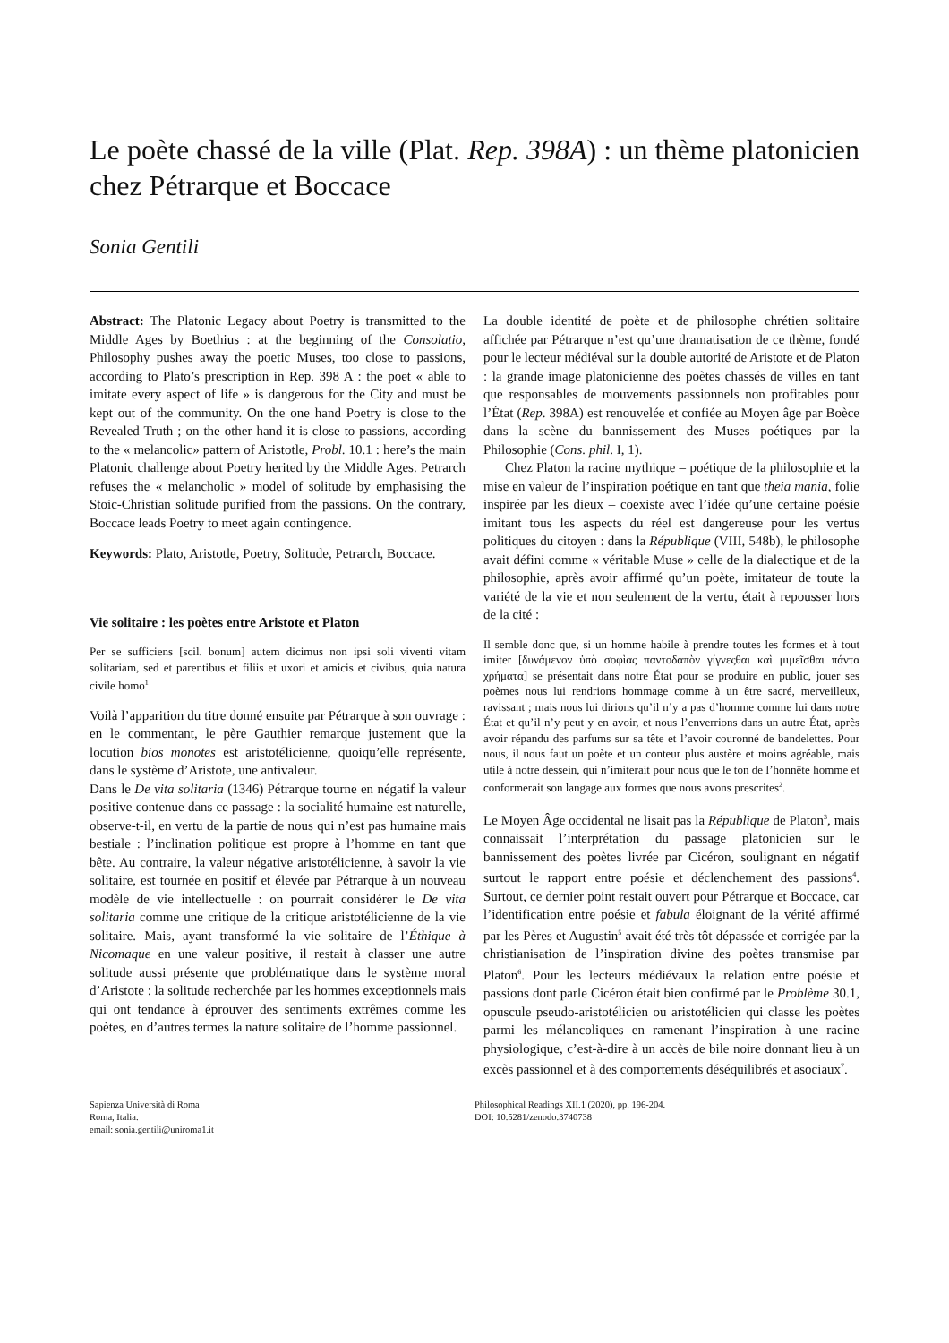Le poète chassé de la ville (Plat. Rep. 398A) : un thème platonicien chez Pétrarque et Boccace
Sonia Gentili
Abstract: The Platonic Legacy about Poetry is transmitted to the Middle Ages by Boethius : at the beginning of the Consolatio, Philosophy pushes away the poetic Muses, too close to passions, according to Plato’s prescription in Rep. 398 A : the poet « able to imitate every aspect of life » is dangerous for the City and must be kept out of the community. On the one hand Poetry is close to the Revealed Truth ; on the other hand it is close to passions, according to the « melancolic» pattern of Aristotle, Probl. 10.1 : here’s the main Platonic challenge about Poetry herited by the Middle Ages. Petrarch refuses the « melancholic » model of solitude by emphasising the Stoic-Christian solitude purified from the passions. On the contrary, Boccace leads Poetry to meet again contingence.
Keywords: Plato, Aristotle, Poetry, Solitude, Petrarch, Boccace.
Vie solitaire : les poètes entre Aristote et Platon
Per se sufficiens [scil. bonum] autem dicimus non ipsi soli viventi vitam solitariam, sed et parentibus et filiis et uxori et amicis et civibus, quia natura civile homo<sup>1</sup>.
Voilà l’apparition du titre donné ensuite par Pétrarque à son ouvrage : en le commentant, le père Gauthier remarque justement que la locution bios monotes est aristotélicienne, quoiqu’elle représente, dans le système d’Aristote, une antivaleur.
Dans le De vita solitaria (1346) Pétrarque tourne en négatif la valeur positive contenue dans ce passage : la socialité humaine est naturelle, observe-t-il, en vertu de la partie de nous qui n’est pas humaine mais bestiale : l’inclination politique est propre à l’homme en tant que bête. Au contraire, la valeur négative aristotélicienne, à savoir la vie solitaire, est tournée en positif et élevée par Pétrarque à un nouveau modèle de vie intellectuelle : on pourrait considérer le De vita solitaria comme une critique de la critique aristotélicienne de la vie solitaire. Mais, ayant transformé la vie solitaire de l’Éthique à Nicomaque en une valeur positive, il restait à classer une autre solitude aussi présente que problématique dans le système moral d’Aristote : la solitude recherchée par les hommes exceptionnels mais qui ont tendance à éprouver des sentiments extrêmes comme les poètes, en d’autres termes la nature solitaire de l’homme passionnel.
La double identité de poète et de philosophe chrétien solitaire affichée par Pétrarque n’est qu’une dramatisation de ce thème, fondé pour le lecteur médiéval sur la double autorité de Aristote et de Platon : la grande image platonicienne des poètes chassés de villes en tant que responsables de mouvements passionnels non profitables pour l’État (Rep. 398A) est renouvelée et confiée au Moyen âge par Boèce dans la scène du bannissement des Muses poétiques par la Philosophie (Cons. phil. I, 1).
Chez Platon la racine mythique – poétique de la philosophie et la mise en valeur de l’inspiration poétique en tant que theia mania, folie inspirée par les dieux – coexiste avec l’idée qu’une certaine poésie imitant tous les aspects du réel est dangereuse pour les vertus politiques du citoyen : dans la République (VIII, 548b), le philosophe avait défini comme « véritable Muse » celle de la dialectique et de la philosophie, après avoir affirmé qu’un poète, imitateur de toute la variété de la vie et non seulement de la vertu, était à repousser hors de la cité :
Il semble donc que, si un homme habile à prendre toutes les formes et à tout imiter [δυνάμενον ὑπὸ σοφὶας παντοδαπὸν γίγνεςθαι καὶ μιμεῖσθαι πάντα χρήματα] se présentait dans notre État pour se produire en public, jouer ses poèmes nous lui rendrions hommage comme à un être sacré, merveilleux, ravissant ; mais nous lui dirions qu’il n’y a pas d’homme comme lui dans notre État et qu’il n’y peut y en avoir, et nous l’enverrions dans un autre État, après avoir répandu des parfums sur sa tête et l’avoir couronné de bandelettes. Pour nous, il nous faut un poète et un conteur plus austère et moins agréable, mais utile à notre dessein, qui n’imiterait pour nous que le ton de l’honnête homme et conformerait son langage aux formes que nous avons prescrites<sup>2</sup>.
Le Moyen Âge occidental ne lisait pas la République de Platon<sup>3</sup>, mais connaissait l’interprétation du passage platonicien sur le bannissement des poètes livrée par Cicéron, soulignant en négatif surtout le rapport entre poésie et déclenchement des passions<sup>4</sup>. Surtout, ce dernier point restait ouvert pour Pétrarque et Boccace, car l’identification entre poésie et fabula éloignant de la vérité affirmé par les Pères et Augustin<sup>5</sup> avait été très tôt dépassée et corrigée par la christianisation de l’inspiration divine des poètes transmise par Platon<sup>6</sup>. Pour les lecteurs médiévaux la relation entre poésie et passions dont parle Cicéron était bien confirmé par le Problème 30.1, opuscule pseudo-aristotélicien ou aristotélicien qui classe les poètes parmi les mélancoliques en ramenant l’inspiration à une racine physiologique, c’est-à-dire à un accès de bile noire donnant lieu à un excès passionnel et à des comportements déséquilibrés et asociaux<sup>7</sup>.
Sapienza Università di Roma
Roma, Italia.
email: sonia.gentili@uniroma1.it
Philosophical Readings XII.1 (2020), pp. 196-204.
DOI: 10.5281/zenodo.3740738